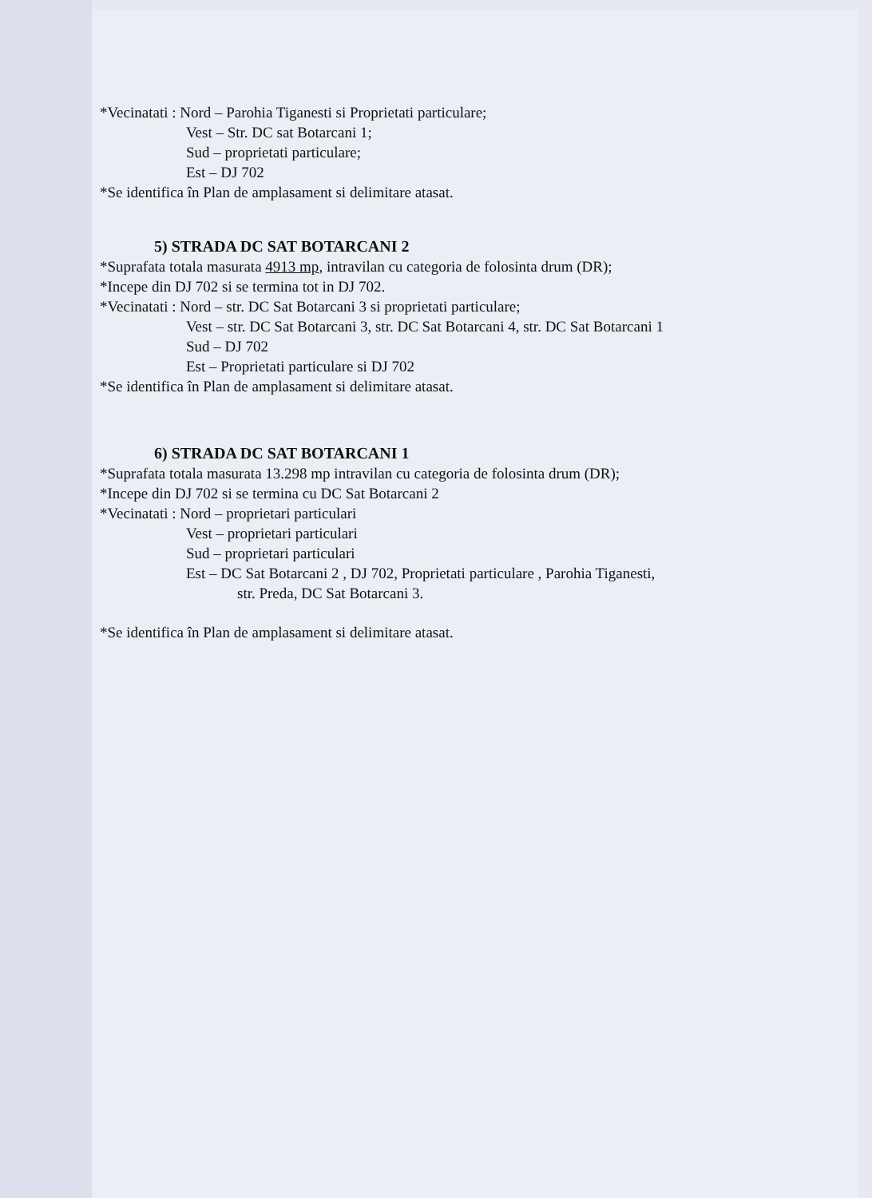*Vecinatati : Nord – Parohia Tiganesti si Proprietati particulare;
Vest – Str. DC sat Botarcani 1;
Sud – proprietati particulare;
Est – DJ 702
*Se identifica în Plan de amplasament si delimitare atasat.
5) STRADA DC SAT BOTARCANI 2
*Suprafata totala masurata 4913 mp, intravilan cu categoria de folosinta drum (DR);
*Incepe din DJ 702 si se termina tot in DJ 702.
*Vecinatati : Nord – str. DC Sat Botarcani 3 si proprietati particulare;
Vest – str. DC Sat Botarcani 3, str. DC Sat Botarcani 4, str. DC Sat Botarcani 1
Sud – DJ 702
Est – Proprietati particulare si DJ 702
*Se identifica în Plan de amplasament si delimitare atasat.
6) STRADA DC SAT BOTARCANI 1
*Suprafata totala masurata 13.298 mp intravilan cu categoria de folosinta drum (DR);
*Incepe din DJ 702 si se termina cu DC Sat Botarcani 2
*Vecinatati : Nord – proprietari particulari
Vest – proprietari particulari
Sud – proprietari particulari
Est – DC Sat Botarcani 2 , DJ 702, Proprietati particulare , Parohia Tiganesti,
str. Preda, DC Sat Botarcani 3.
*Se identifica în Plan de amplasament si delimitare atasat.